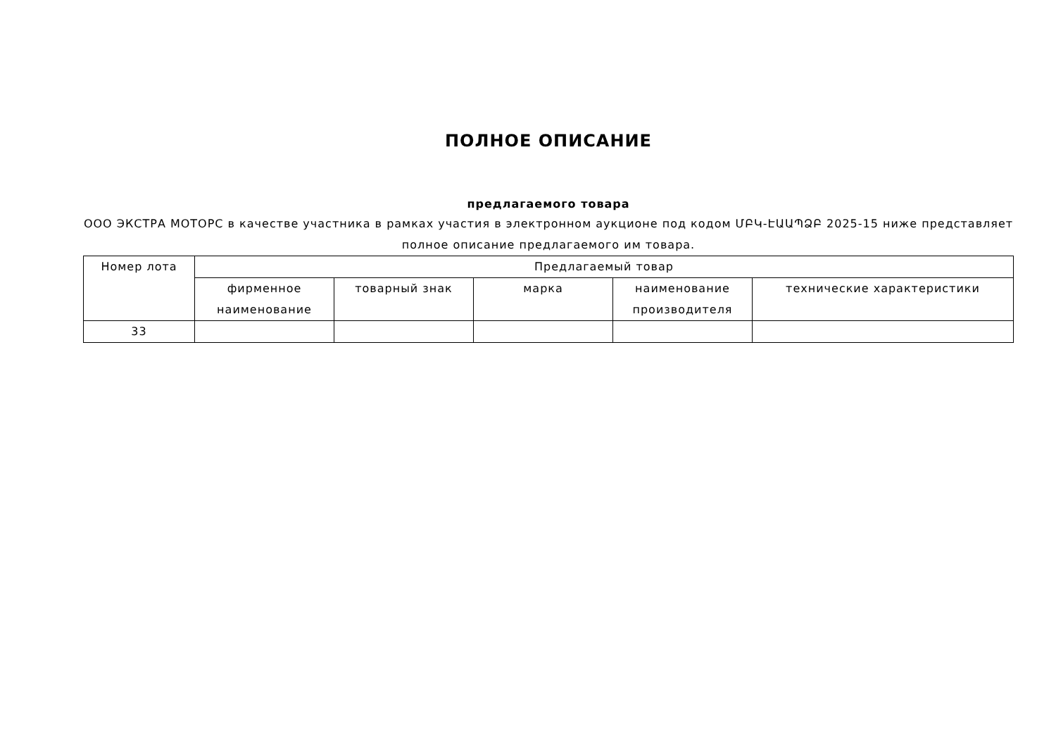ПОЛНОЕ ОПИСАНИЕ
предлагаемого товара
ООО ЭКСТРА МОТОРС в качестве участника в рамках участия в электронном аукционе под кодом ՄԲԿ-ԷԱԱՊՁԲ 2025-15 ниже представляет полное описание предлагаемого им товара.
| Номер лота | Предлагаемый товар | | | | |
| --- | --- | --- | --- | --- | --- |
| | фирменное наименование | товарный знак | марка | наименование производителя | технические характеристики |
| 33 | | | | | |